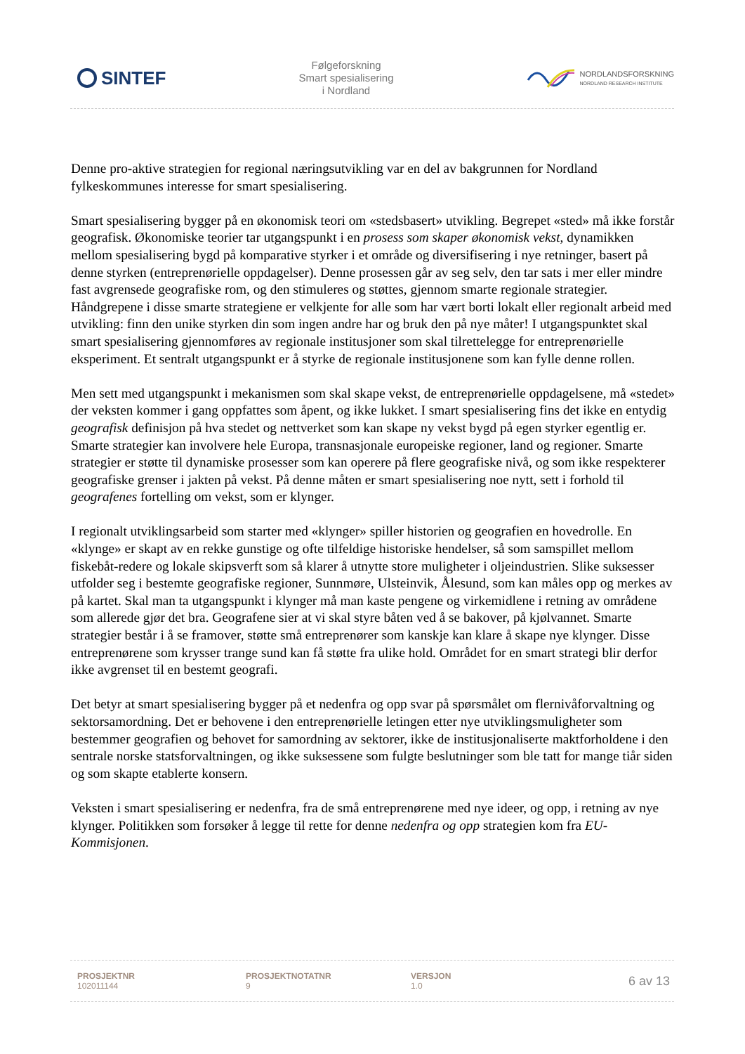SINTEF
Følgeforskning
Smart spesialisering
i Nordland
NORDLANDSFORSKNING
NORDLAND RESEARCH INSTITUTE
Denne pro-aktive strategien for regional næringsutvikling var en del av bakgrunnen for Nordland fylkeskommunes interesse for smart spesialisering.
Smart spesialisering bygger på en økonomisk teori om «stedsbasert» utvikling. Begrepet «sted» må ikke forstår geografisk. Økonomiske teorier tar utgangspunkt i en prosess som skaper økonomisk vekst, dynamikken mellom spesialisering bygd på komparative styrker i et område og diversifisering i nye retninger, basert på denne styrken (entreprenørielle oppdagelser). Denne prosessen går av seg selv, den tar sats i mer eller mindre fast avgrensede geografiske rom, og den stimuleres og støttes, gjennom smarte regionale strategier. Håndgrepene i disse smarte strategiene er velkjente for alle som har vært borti lokalt eller regionalt arbeid med utvikling: finn den unike styrken din som ingen andre har og bruk den på nye måter! I utgangspunktet skal smart spesialisering gjennomføres av regionale institusjoner som skal tilrettelegge for entreprenørielle eksperiment. Et sentralt utgangspunkt er å styrke de regionale institusjonene som kan fylle denne rollen.
Men sett med utgangspunkt i mekanismen som skal skape vekst, de entreprenørielle oppdagelsene, må «stedet» der veksten kommer i gang oppfattes som åpent, og ikke lukket. I smart spesialisering fins det ikke en entydig geografisk definisjon på hva stedet og nettverket som kan skape ny vekst bygd på egen styrker egentlig er. Smarte strategier kan involvere hele Europa, transnasjonale europeiske regioner, land og regioner. Smarte strategier er støtte til dynamiske prosesser som kan operere på flere geografiske nivå, og som ikke respekterer geografiske grenser i jakten på vekst. På denne måten er smart spesialisering noe nytt, sett i forhold til geografenes fortelling om vekst, som er klynger.
I regionalt utviklingsarbeid som starter med «klynger» spiller historien og geografien en hovedrolle. En «klynge» er skapt av en rekke gunstige og ofte tilfeldige historiske hendelser, så som samspillet mellom fiskebåt-redere og lokale skipsverft som så klarer å utnytte store muligheter i oljeindustrien. Slike suksesser utfolder seg i bestemte geografiske regioner, Sunnmøre, Ulsteinvik, Ålesund, som kan måles opp og merkes av på kartet. Skal man ta utgangspunkt i klynger må man kaste pengene og virkemidlene i retning av områdene som allerede gjør det bra. Geografene sier at vi skal styre båten ved å se bakover, på kjølvannet. Smarte strategier består i å se framover, støtte små entreprenører som kanskje kan klare å skape nye klynger. Disse entreprenørene som krysser trange sund kan få støtte fra ulike hold. Området for en smart strategi blir derfor ikke avgrenset til en bestemt geografi.
Det betyr at smart spesialisering bygger på et nedenfra og opp svar på spørsmålet om flernivåforvaltning og sektorsamordning. Det er behovene i den entreprenørielle letingen etter nye utviklingsmuligheter som bestemmer geografien og behovet for samordning av sektorer, ikke de institusjonaliserte maktforholdene i den sentrale norske statsforvaltningen, og ikke suksessene som fulgte beslutninger som ble tatt for mange tiår siden og som skapte etablerte konsern.
Veksten i smart spesialisering er nedenfra, fra de små entreprenørene med nye ideer, og opp, i retning av nye klynger. Politikken som forsøker å legge til rette for denne nedenfra og opp strategien kom fra EU-Kommisjonen.
PROSJEKTNR
102011144
PROSJEKTNOTATNR
9
VERSJON
1.0
6 av 13